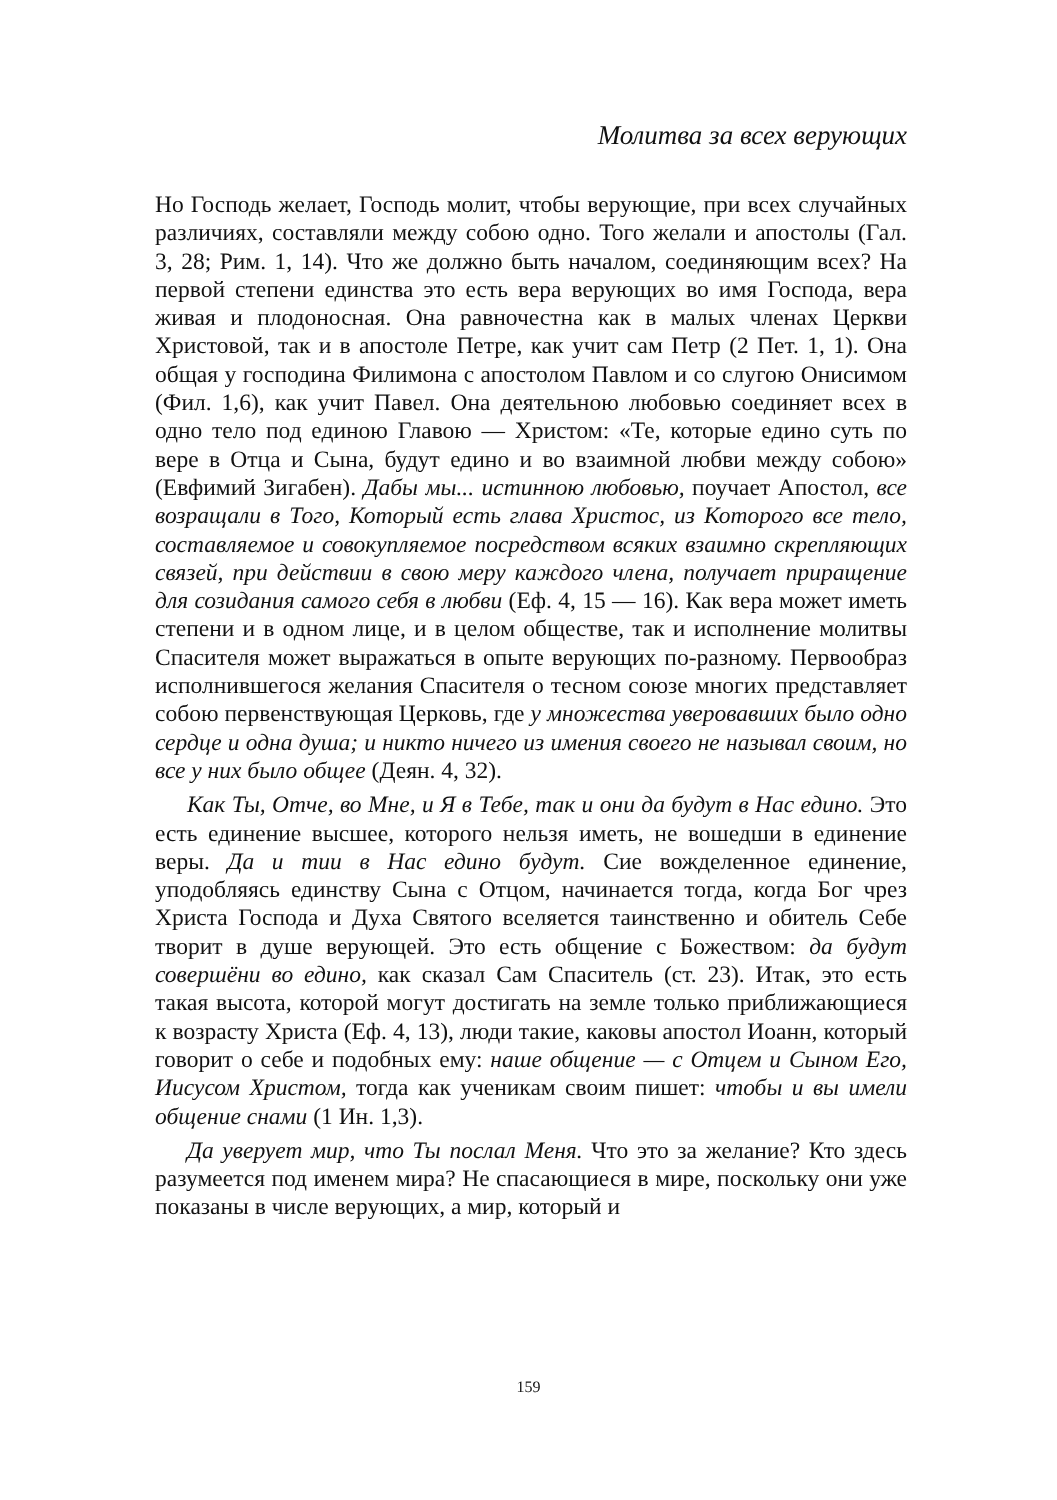Молитва за всех верующих
Но Господь желает, Господь молит, чтобы верующие, при всех случайных различиях, составляли между собою одно. Того желали и апостолы (Гал. 3, 28; Рим. 1, 14). Что же должно быть началом, соединяющим всех? На первой степени единства это есть вера верующих во имя Господа, вера живая и плодоносная. Она равночестна как в малых членах Церкви Христовой, так и в апостоле Петре, как учит сам Петр (2 Пет. 1, 1). Она общая у господина Филимона с апостолом Павлом и со слугою Онисимом (Фил. 1,6), как учит Павел. Она деятельною любовью соединяет всех в одно тело под единою Главою — Христом: «Те, которые едино суть по вере в Отца и Сына, будут едино и во взаимной любви между собою» (Евфимий Зигабен). Дабы мы... истинною любовью, поучает Апостол, все возращали в Того, Который есть глава Христос, из Которого все тело, составляемое и совокупляемое посредством всяких взаимно скрепляющих связей, при действии в свою меру каждого члена, получает приращение для созидания самого себя в любви (Еф. 4, 15 — 16). Как вера может иметь степени и в одном лице, и в целом обществе, так и исполнение молитвы Спасителя может выражаться в опыте верующих по-разному. Первообраз исполнившегося желания Спасителя о тесном союзе многих представляет собою первенствующая Церковь, где у множества уверовавших было одно сердце и одна душа; и никто ничего из имения своего не называл своим, но все у них было общее (Деян. 4, 32).
Как Ты, Отче, во Мне, и Я в Тебе, так и они да будут в Нас едино. Это есть единение высшее, которого нельзя иметь, не вошедши в единение веры. Да и тии в Нас едино будут. Сие вожделенное единение, уподобляясь единству Сына с Отцом, начинается тогда, когда Бог чрез Христа Господа и Духа Святого вселяется таинственно и обитель Себе творит в душе верующей. Это есть общение с Божеством: да будут совершёни во едино, как сказал Сам Спаситель (ст. 23). Итак, это есть такая высота, которой могут достигать на земле только приближающиеся к возрасту Христа (Еф. 4, 13), люди такие, каковы апостол Иоанн, который говорит о себе и подобных ему: наше общение — с Отцем и Сыном Его, Иисусом Христом, тогда как ученикам своим пишет: чтобы и вы имели общение снами (1 Ин. 1,3).
Да уверует мир, что Ты послал Меня. Что это за желание? Кто здесь разумеется под именем мира? Не спасающиеся в мире, поскольку они уже показаны в числе верующих, а мир, который и
159